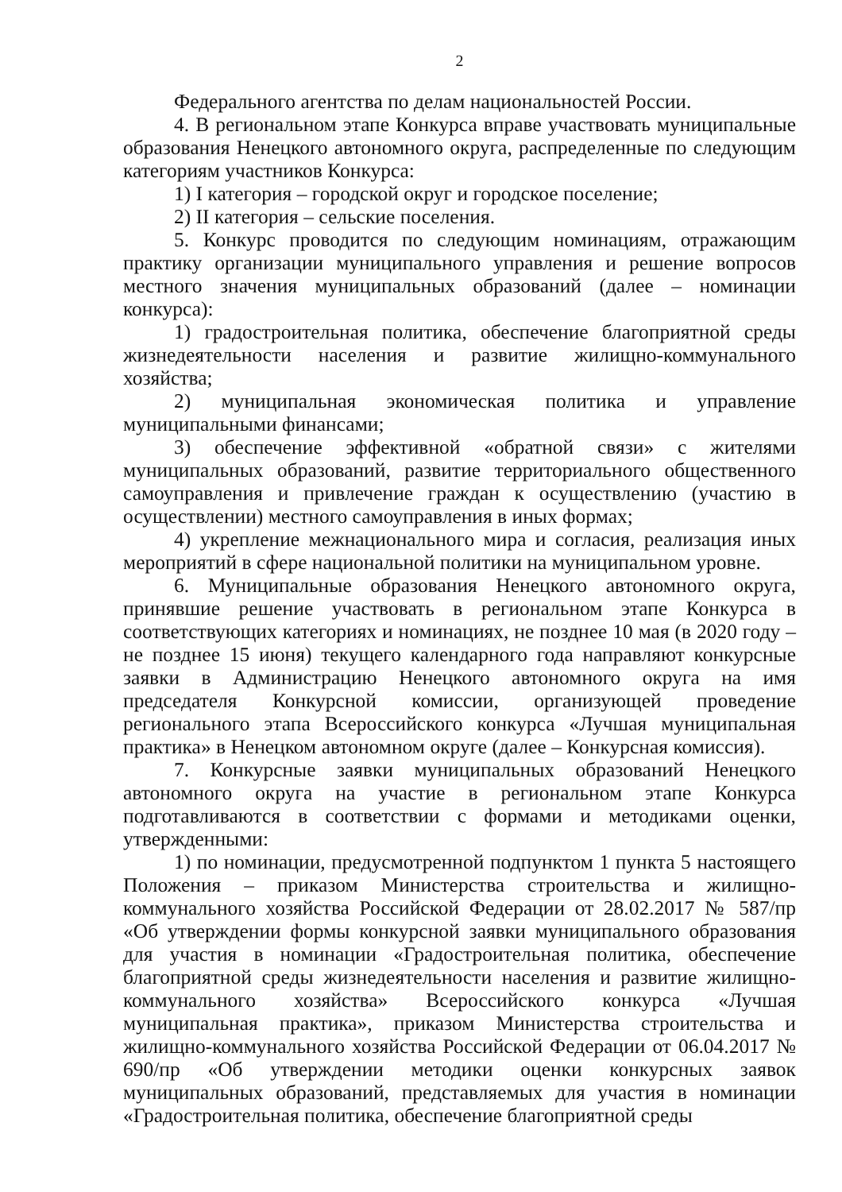2
Федерального агентства по делам национальностей России.
4. В региональном этапе Конкурса вправе участвовать муниципальные образования Ненецкого автономного округа, распределенные по следующим категориям участников Конкурса:
1) I категория – городской округ и городское поселение;
2) II категория – сельские поселения.
5. Конкурс проводится по следующим номинациям, отражающим практику организации муниципального управления и решение вопросов местного значения муниципальных образований (далее – номинации конкурса):
1) градостроительная политика, обеспечение благоприятной среды жизнедеятельности населения и развитие жилищно-коммунального хозяйства;
2) муниципальная экономическая политика и управление муниципальными финансами;
3) обеспечение эффективной «обратной связи» с жителями муниципальных образований, развитие территориального общественного самоуправления и привлечение граждан к осуществлению (участию в осуществлении) местного самоуправления в иных формах;
4) укрепление межнационального мира и согласия, реализация иных мероприятий в сфере национальной политики на муниципальном уровне.
6. Муниципальные образования Ненецкого автономного округа, принявшие решение участвовать в региональном этапе Конкурса в соответствующих категориях и номинациях, не позднее 10 мая (в 2020 году – не позднее 15 июня) текущего календарного года направляют конкурсные заявки в Администрацию Ненецкого автономного округа на имя председателя Конкурсной комиссии, организующей проведение регионального этапа Всероссийского конкурса «Лучшая муниципальная практика» в Ненецком автономном округе (далее – Конкурсная комиссия).
7. Конкурсные заявки муниципальных образований Ненецкого автономного округа на участие в региональном этапе Конкурса подготавливаются в соответствии с формами и методиками оценки, утвержденными:
1) по номинации, предусмотренной подпунктом 1 пункта 5 настоящего Положения – приказом Министерства строительства и жилищно-коммунального хозяйства Российской Федерации от 28.02.2017 № 587/пр «Об утверждении формы конкурсной заявки муниципального образования для участия в номинации «Градостроительная политика, обеспечение благоприятной среды жизнедеятельности населения и развитие жилищно-коммунального хозяйства» Всероссийского конкурса «Лучшая муниципальная практика», приказом Министерства строительства и жилищно-коммунального хозяйства Российской Федерации от 06.04.2017 № 690/пр «Об утверждении методики оценки конкурсных заявок муниципальных образований, представляемых для участия в номинации «Градостроительная политика, обеспечение благоприятной среды